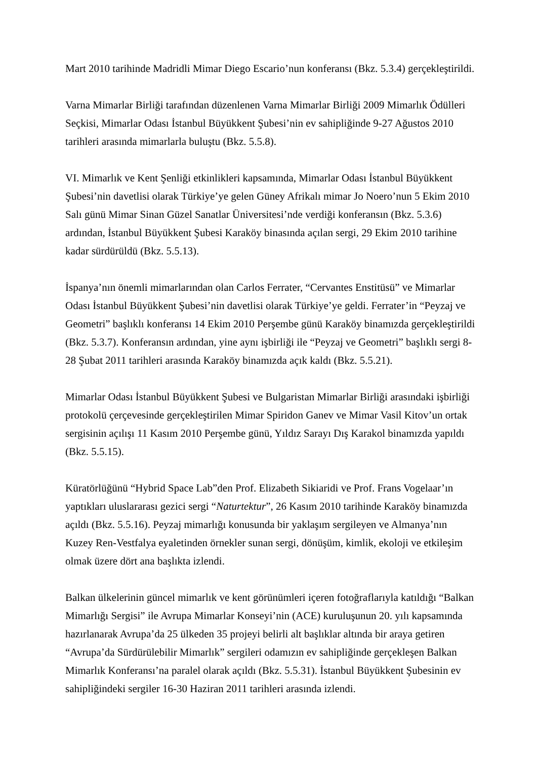Mart 2010 tarihinde Madridli Mimar Diego Escario’nun konferansı (Bkz. 5.3.4) gerçekleştirildi.
Varna Mimarlar Birliği tarafından düzenlenen Varna Mimarlar Birliği 2009 Mimarlık Ödülleri Seçkisi, Mimarlar Odası İstanbul Büyükkent Şubesi’nin ev sahipliğinde 9-27 Ağustos 2010 tarihleri arasında mimarlarla buluştu (Bkz. 5.5.8).
VI. Mimarlık ve Kent Şenliği etkinlikleri kapsamında, Mimarlar Odası İstanbul Büyükkent Şubesi’nin davetlisi olarak Türkiye’ye gelen Güney Afrikalı mimar Jo Noero’nun 5 Ekim 2010 Salı günü Mimar Sinan Güzel Sanatlar Üniversitesi’nde verdiği konferansın (Bkz. 5.3.6) ardından, İstanbul Büyükkent Şubesi Karaköy binasında açılan sergi, 29 Ekim 2010 tarihine kadar sürdürüldü (Bkz. 5.5.13).
İspanya’nın önemli mimarlarından olan Carlos Ferrater, “Cervantes Enstitüsü” ve Mimarlar Odası İstanbul Büyükkent Şubesi’nin davetlisi olarak Türkiye’ye geldi. Ferrater’in “Peyzaj ve Geometri” başlıklı konferansı 14 Ekim 2010 Perşembe günü Karaköy binamızda gerçekleştirildi (Bkz. 5.3.7). Konferansın ardından, yine aynı işbirliği ile “Peyzaj ve Geometri” başlıklı sergi 8-28 Şubat 2011 tarihleri arasında Karaköy binamızda açık kaldı (Bkz. 5.5.21).
Mimarlar Odası İstanbul Büyükkent Şubesi ve Bulgaristan Mimarlar Birliği arasındaki işbirliği protokolü çerçevesinde gerçekleştirilen Mimar Spiridon Ganev ve Mimar Vasil Kitov’un ortak sergisinin açılışı 11 Kasım 2010 Perşembe günü, Yıldız Sarayı Dış Karakol binamızda yapıldı (Bkz. 5.5.15).
Küratörlüğünü “Hybrid Space Lab”den Prof. Elizabeth Sikiaridi ve Prof. Frans Vogelaar’ın yaptıkları uluslararası gezici sergi “Naturtektur”, 26 Kasım 2010 tarihinde Karaköy binamızda açıldı (Bkz. 5.5.16). Peyzaj mimarlığı konusunda bir yaklaşım sergileyen ve Almanya’nın Kuzey Ren-Vestfalya eyaletinden örnekler sunan sergi, dönüşüm, kimlik, ekoloji ve etkileşim olmak üzere dört ana başlıkta izlendi.
Balkan ülkelerinin güncel mimarlık ve kent görünümleri içeren fotoğraflarıyla katıldığı “Balkan Mimarlığı Sergisi” ile Avrupa Mimarlar Konseyi’nin (ACE) kuruluşunun 20. yılı kapsamında hazırlanarak Avrupa’da 25 ülkeden 35 projeyi belirli alt başlıklar altında bir araya getiren “Avrupa’da Sürdürülebilir Mimarlık” sergileri odamızın ev sahipliğinde gerçekleşen Balkan Mimarlık Konferansı’na paralel olarak açıldı (Bkz. 5.5.31). İstanbul Büyükkent Şubesinin ev sahipliğindeki sergiler 16-30 Haziran 2011 tarihleri arasında izlendi.